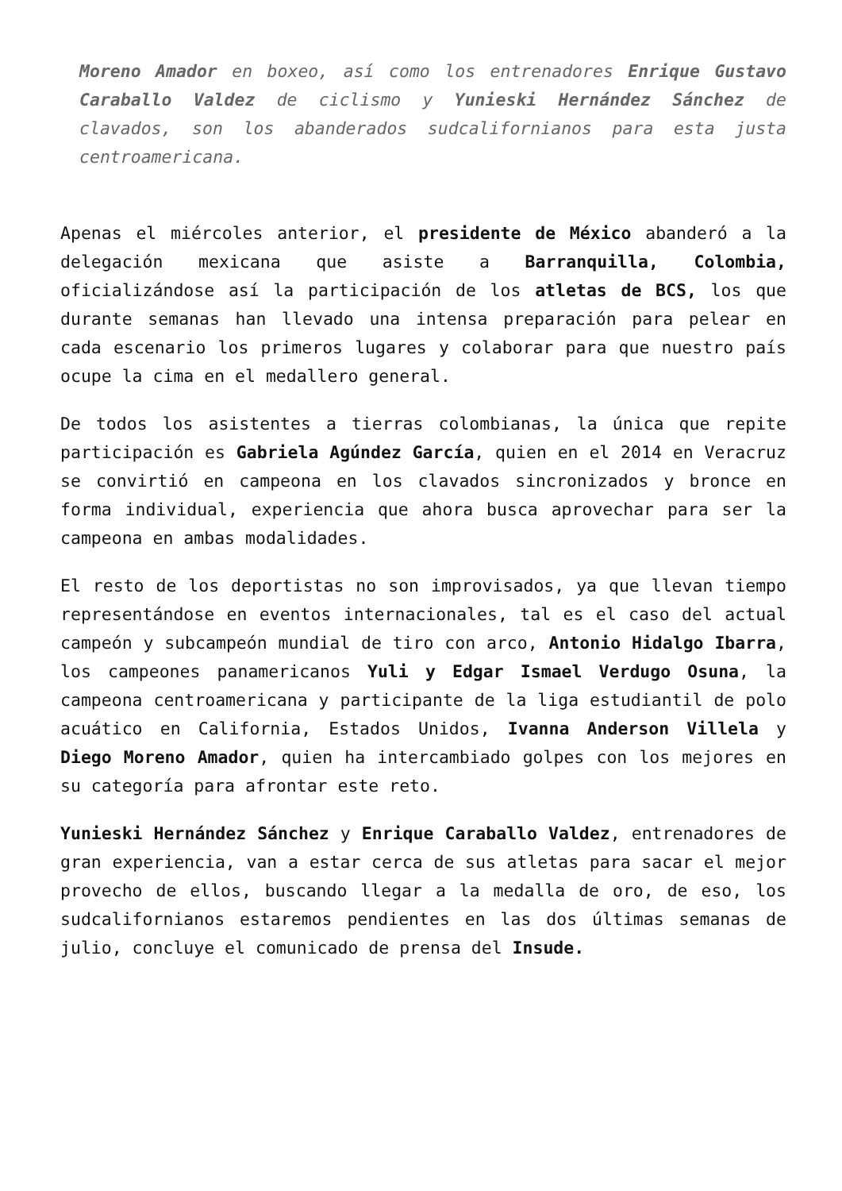Moreno Amador en boxeo, así como los entrenadores Enrique Gustavo Caraballo Valdez de ciclismo y Yunieski Hernández Sánchez de clavados, son los abanderados sudcalifornianos para esta justa centroamericana.
Apenas el miércoles anterior, el presidente de México abanderó a la delegación mexicana que asiste a Barranquilla, Colombia, oficializándose así la participación de los atletas de BCS, los que durante semanas han llevado una intensa preparación para pelear en cada escenario los primeros lugares y colaborar para que nuestro país ocupe la cima en el medallero general.
De todos los asistentes a tierras colombianas, la única que repite participación es Gabriela Agúndez García, quien en el 2014 en Veracruz se convirtió en campeona en los clavados sincronizados y bronce en forma individual, experiencia que ahora busca aprovechar para ser la campeona en ambas modalidades.
El resto de los deportistas no son improvisados, ya que llevan tiempo representándose en eventos internacionales, tal es el caso del actual campeón y subcampeón mundial de tiro con arco, Antonio Hidalgo Ibarra, los campeones panamericanos Yuli y Edgar Ismael Verdugo Osuna, la campeona centroamericana y participante de la liga estudiantil de polo acuático en California, Estados Unidos, Ivanna Anderson Villela y Diego Moreno Amador, quien ha intercambiado golpes con los mejores en su categoría para afrontar este reto.
Yunieski Hernández Sánchez y Enrique Caraballo Valdez, entrenadores de gran experiencia, van a estar cerca de sus atletas para sacar el mejor provecho de ellos, buscando llegar a la medalla de oro, de eso, los sudcalifornianos estaremos pendientes en las dos últimas semanas de julio, concluye el comunicado de prensa del Insude.